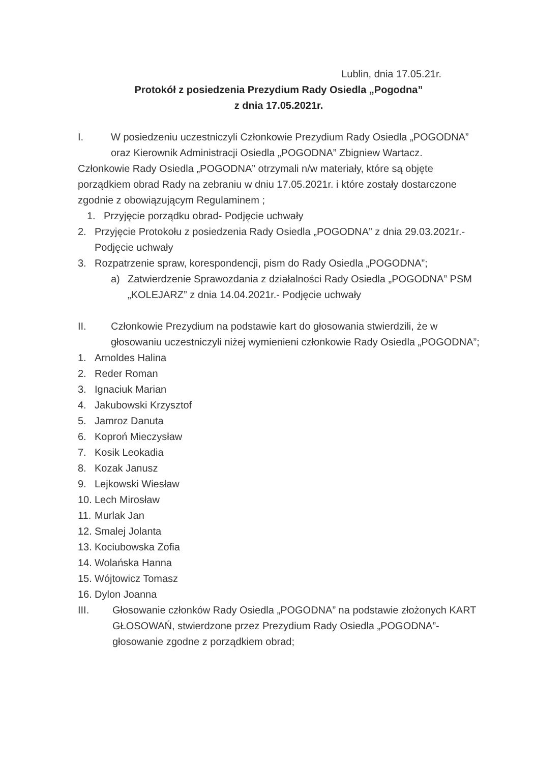Lublin, dnia 17.05.21r.
Protokół z posiedzenia Prezydium Rady Osiedla „Pogodna”
z dnia 17.05.2021r.
I. W posiedzeniu uczestniczyli Członkowie Prezydium Rady Osiedla „POGODNA” oraz Kierownik Administracji Osiedla „POGODNA” Zbigniew Wartacz.
Członkowie Rady Osiedla „POGODNA” otrzymali n/w materiały, które są objęte porządkiem obrad Rady na zebraniu w dniu 17.05.2021r. i które zostały dostarczone zgodnie z obowiązującym Regulaminem ;
1. Przyjęcie porządku obrad- Podjęcie uchwały
2. Przyjęcie Protokołu z posiedzenia Rady Osiedla „POGODNA” z dnia 29.03.2021r.- Podjęcie uchwały
3. Rozpatrzenie spraw, korespondencji, pism do Rady Osiedla „POGODNA”;
a) Zatwierdzenie Sprawozdania z działalności Rady Osiedla „POGODNA” PSM „KOLEJARZ” z dnia 14.04.2021r.- Podjęcie uchwały
II. Członkowie Prezydium na podstawie kart do głosowania stwierdzili, że w głosowaniu uczestniczyli niżej wymienieni członkowie Rady Osiedla „POGODNA”;
1. Arnoldes Halina
2. Reder Roman
3. Ignaciuk Marian
4. Jakubowski Krzysztof
5. Jamroz Danuta
6. Koproń Mieczysław
7. Kosik Leokadia
8. Kozak Janusz
9. Lejkowski Wiesław
10. Lech Mirosław
11. Murlak Jan
12. Smalej Jolanta
13. Kociubowska Zofia
14. Wolańska Hanna
15. Wójtowicz Tomasz
16. Dylon Joanna
III. Głosowanie członków Rady Osiedla „POGODNA” na podstawie złożonych KART GŁOSOWAŃ, stwierdzone przez Prezydium Rady Osiedla „POGODNA”- głosowanie zgodne z porządkiem obrad;